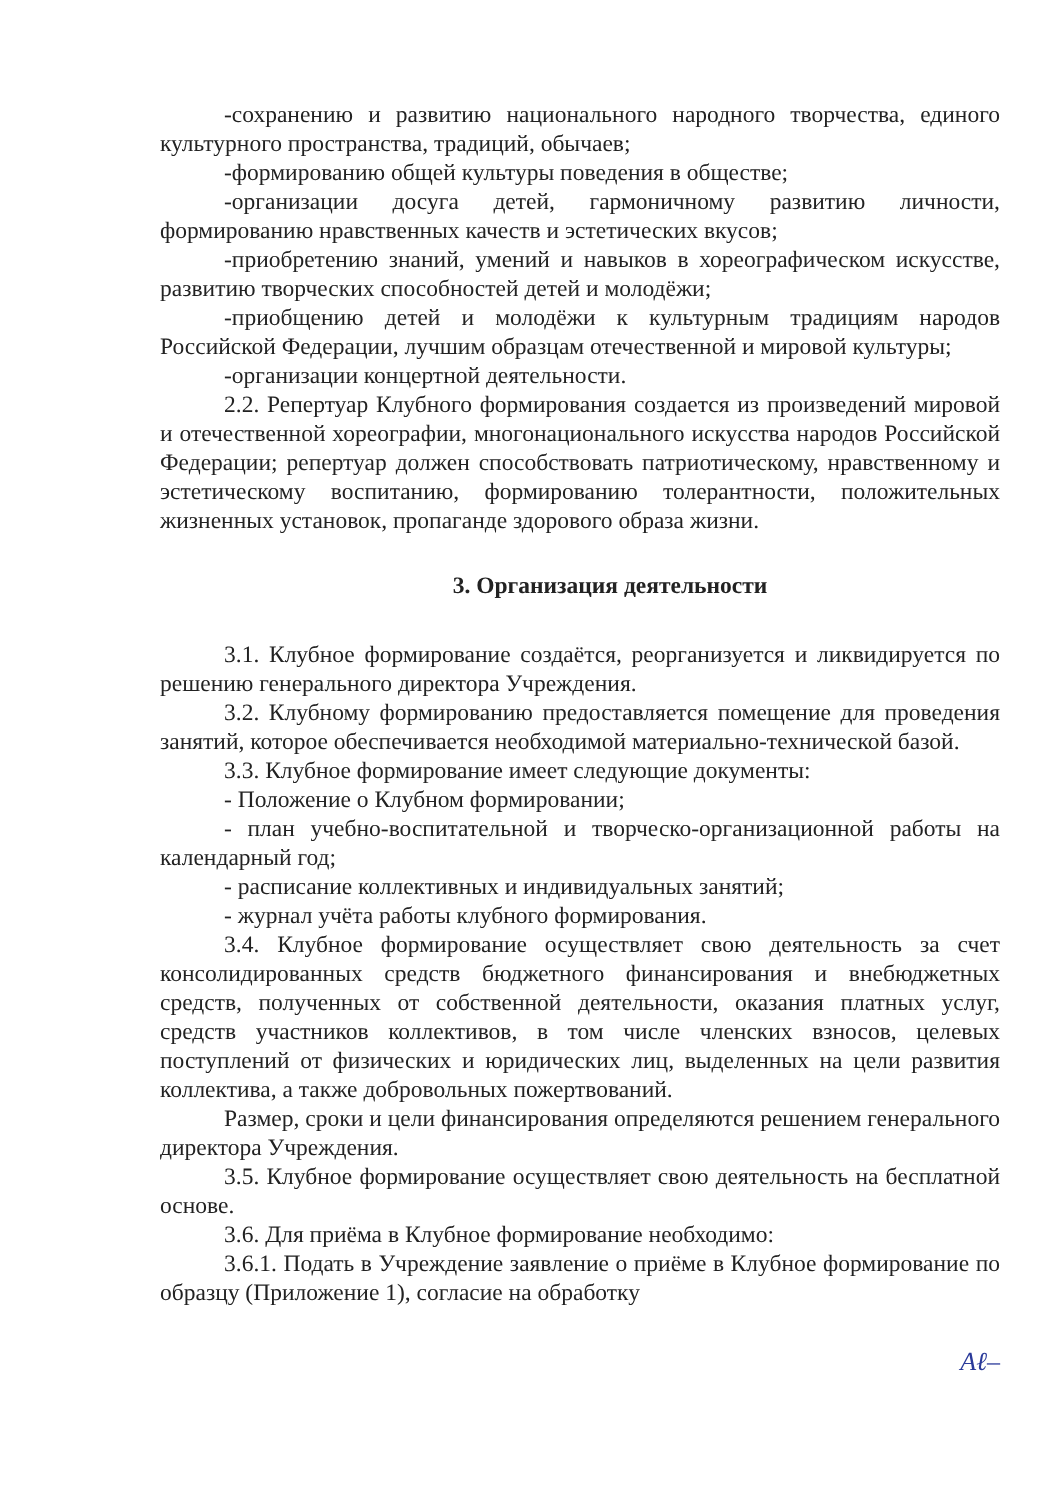-сохранению и развитию национального народного творчества, единого культурного пространства, традиций, обычаев;
-формированию общей культуры поведения в обществе;
-организации досуга детей, гармоничному развитию личности, формированию нравственных качеств и эстетических вкусов;
-приобретению знаний, умений и навыков в хореографическом искусстве, развитию творческих способностей детей и молодёжи;
-приобщению детей и молодёжи к культурным традициям народов Российской Федерации, лучшим образцам отечественной и мировой культуры;
-организации концертной деятельности.
2.2. Репертуар Клубного формирования создается из произведений мировой и отечественной хореографии, многонационального искусства народов Российской Федерации; репертуар должен способствовать патриотическому, нравственному и эстетическому воспитанию, формированию толерантности, положительных жизненных установок, пропаганде здорового образа жизни.
3. Организация деятельности
3.1. Клубное формирование создаётся, реорганизуется и ликвидируется по решению генерального директора Учреждения.
3.2. Клубному формированию предоставляется помещение для проведения занятий, которое обеспечивается необходимой материально-технической базой.
3.3. Клубное формирование имеет следующие документы:
- Положение о Клубном формировании;
- план учебно-воспитательной и творческо-организационной работы на календарный год;
- расписание коллективных и индивидуальных занятий;
- журнал учёта работы клубного формирования.
3.4. Клубное формирование осуществляет свою деятельность за счет консолидированных средств бюджетного финансирования и внебюджетных средств, полученных от собственной деятельности, оказания платных услуг, средств участников коллективов, в том числе членских взносов, целевых поступлений от физических и юридических лиц, выделенных на цели развития коллектива, а также добровольных пожертвований.
Размер, сроки и цели финансирования определяются решением генерального директора Учреждения.
3.5. Клубное формирование осуществляет свою деятельность на бесплатной основе.
3.6. Для приёма в Клубное формирование необходимо:
3.6.1. Подать в Учреждение заявление о приёме в Клубное формирование по образцу (Приложение 1), согласие на обработку
Aℓ–